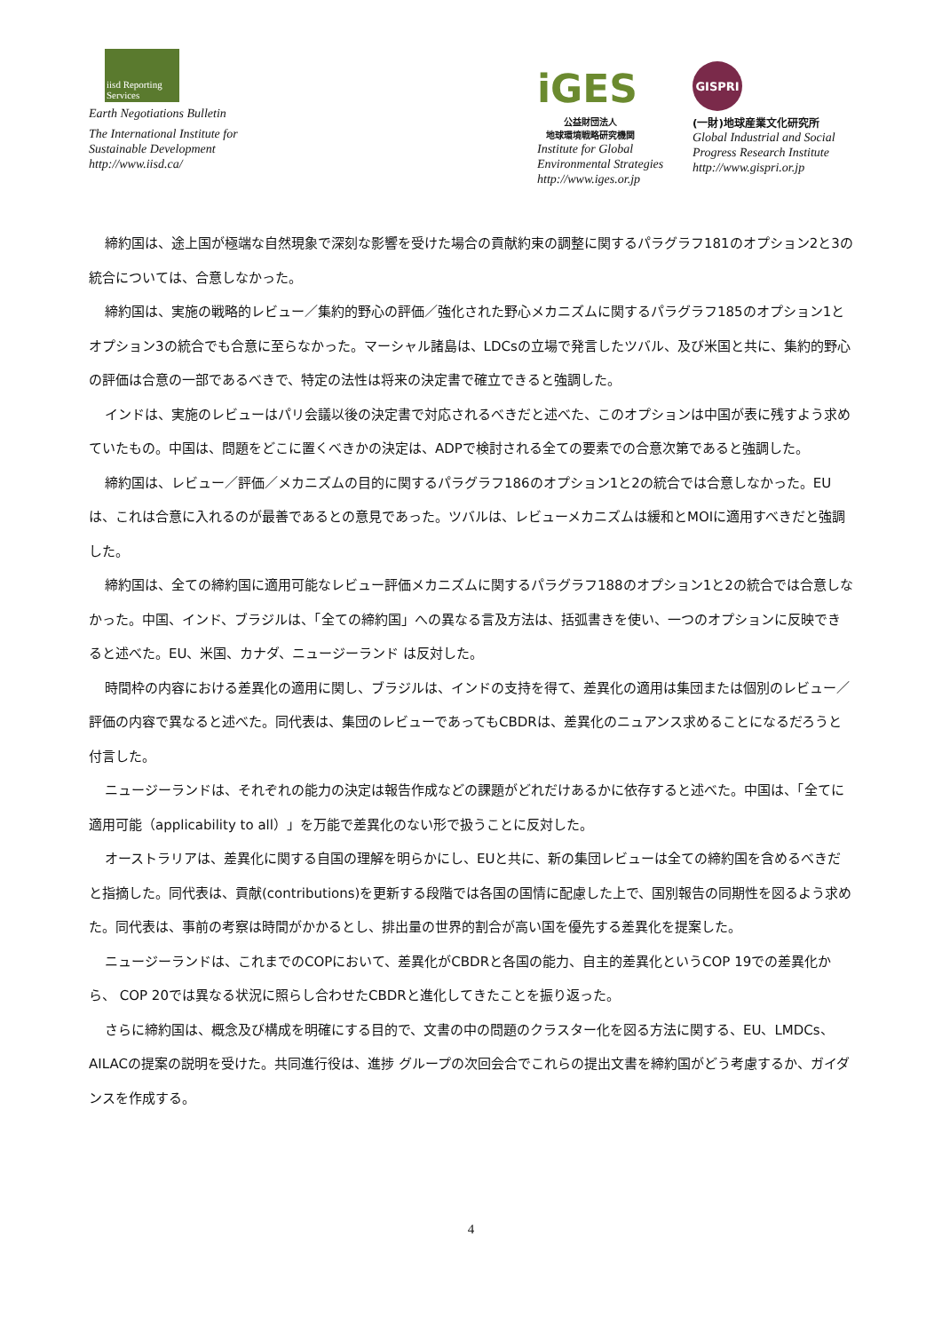iisd Reporting Services
Earth Negotiations Bulletin
The International Institute for
Sustainable Development
http://www.iisd.ca/
iGES
公益財団法人
地球環境戦略研究機関
Institute for Global
Environmental Strategies
http://www.iges.or.jp
GISPRI
(一財)地球産業文化研究所
Global Industrial and Social
Progress Research Institute
http://www.gispri.or.jp
締約国は、途上国が極端な自然現象で深刻な影響を受けた場合の貢献約束の調整に関するパラグラフ181のオプション2と3の統合については、合意しなかった。
締約国は、実施の戦略的レビュー／集約的野心の評価／強化された野心メカニズムに関するパラグラフ185のオプション1とオプション3の統合でも合意に至らなかった。マーシャル諸島は、LDCsの立場で発言したツバル、及び米国と共に、集約的野心の評価は合意の一部であるべきで、特定の法性は将来の決定書で確立できると強調した。
インドは、実施のレビューはパリ会議以後の決定書で対応されるべきだと述べた、このオプションは中国が表に残すよう求めていたもの。中国は、問題をどこに置くべきかの決定は、ADPで検討される全ての要素での合意次第であると強調した。
締約国は、レビュー／評価／メカニズムの目的に関するパラグラフ186のオプション1と2の統合では合意しなかった。EUは、これは合意に入れるのが最善であるとの意見であった。ツバルは、レビューメカニズムは緩和とMOIに適用すべきだと強調した。
締約国は、全ての締約国に適用可能なレビュー評価メカニズムに関するパラグラフ188のオプション1と2の統合では合意しなかった。中国、インド、ブラジルは、「全ての締約国」への異なる言及方法は、括弧書きを使い、一つのオプションに反映できると述べた。EU、米国、カナダ、ニュージーランド は反対した。
時間枠の内容における差異化の適用に関し、ブラジルは、インドの支持を得て、差異化の適用は集団または個別のレビュー／評価の内容で異なると述べた。同代表は、集団のレビューであってもCBDRは、差異化のニュアンス求めることになるだろうと付言した。
ニュージーランドは、それぞれの能力の決定は報告作成などの課題がどれだけあるかに依存すると述べた。中国は、「全てに適用可能（applicability to all）」を万能で差異化のない形で扱うことに反対した。
オーストラリアは、差異化に関する自国の理解を明らかにし、EUと共に、新の集団レビューは全ての締約国を含めるべきだと指摘した。同代表は、貢献(contributions)を更新する段階では各国の国情に配慮した上で、国別報告の同期性を図るよう求めた。同代表は、事前の考察は時間がかかるとし、排出量の世界的割合が高い国を優先する差異化を提案した。
ニュージーランドは、これまでのCOPにおいて、差異化がCBDRと各国の能力、自主的差異化というCOP 19での差異化から、 COP 20では異なる状況に照らし合わせたCBDRと進化してきたことを振り返った。
さらに締約国は、概念及び構成を明確にする目的で、文書の中の問題のクラスター化を図る方法に関する、EU、LMDCs、AILACの提案の説明を受けた。共同進行役は、進捗 グループの次回会合でこれらの提出文書を締約国がどう考慮するか、ガイダンスを作成する。
4